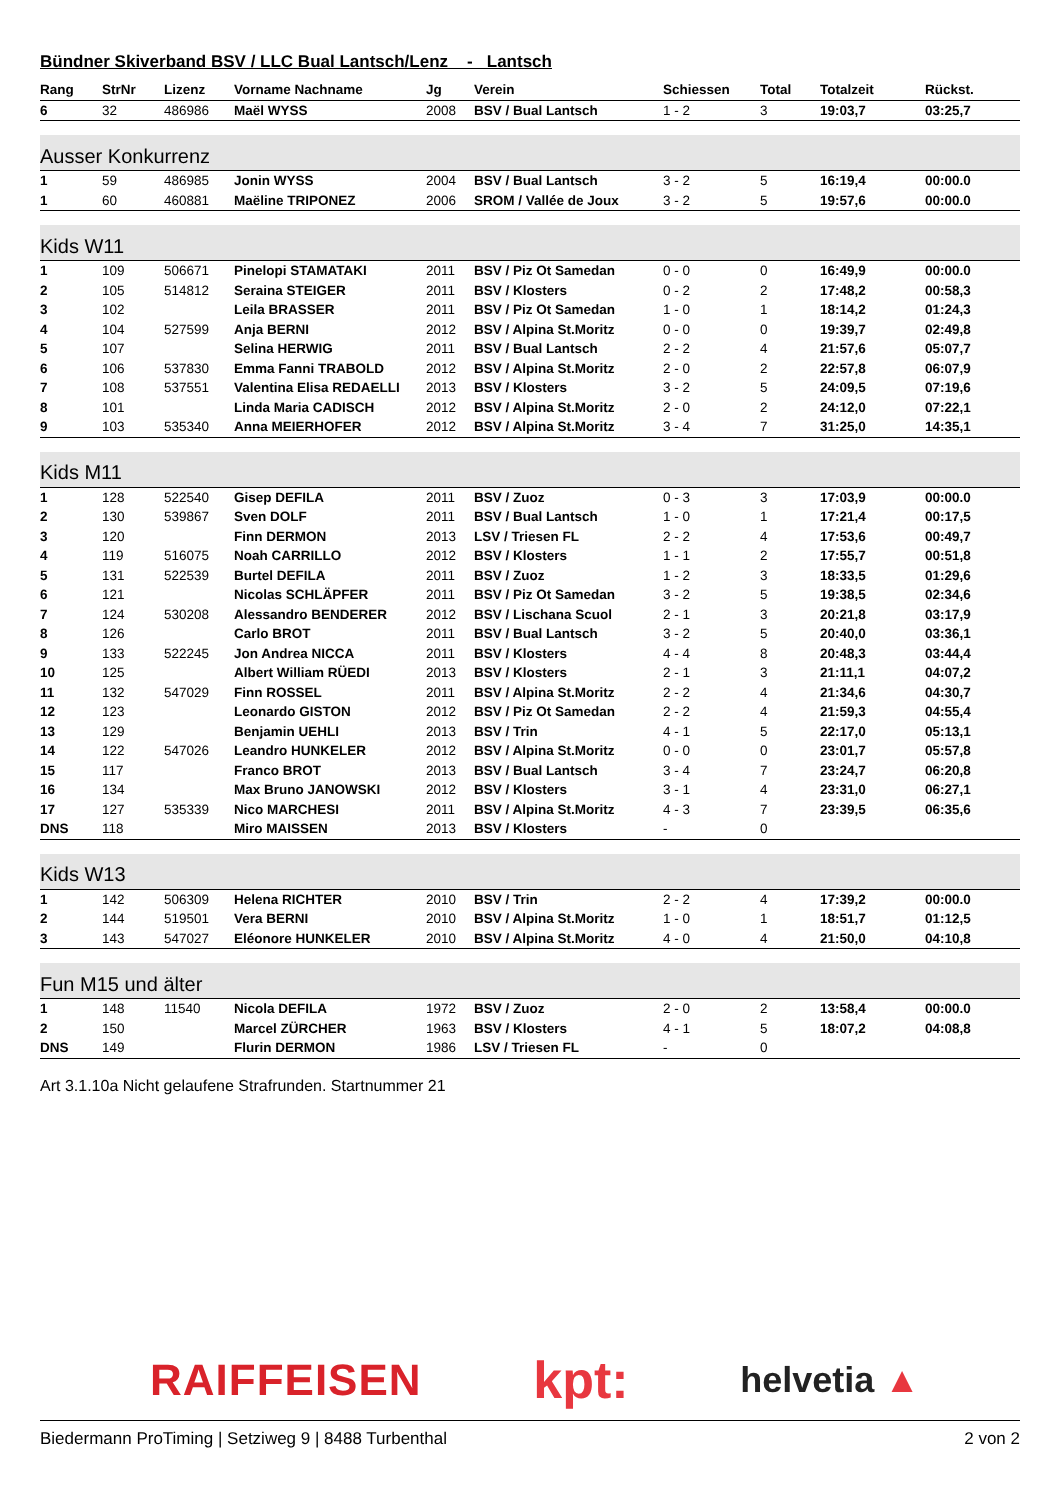Bündner Skiverband BSV / LLC Bual Lantsch/Lenz - Lantsch
| Rang | StrNr | Lizenz | Vorname Nachname | Jg | Verein | Schiessen | Total | Totalzeit | Rückst. |
| --- | --- | --- | --- | --- | --- | --- | --- | --- | --- |
| 6 | 32 | 486986 | Maël WYSS | 2008 | BSV / Bual Lantsch | 1 - 2 | 3 | 19:03,7 | 03:25,7 |
| Ausser Konkurrenz | | | | | | | | | |
| 1 | 59 | 486985 | Jonin WYSS | 2004 | BSV / Bual Lantsch | 3 - 2 | 5 | 16:19,4 | 00:00.0 |
| 1 | 60 | 460881 | Maëline TRIPONEZ | 2006 | SROM / Vallée de Joux | 3 - 2 | 5 | 19:57,6 | 00:00.0 |
| Kids W11 | | | | | | | | | |
| 1 | 109 | 506671 | Pinelopi STAMATAKI | 2011 | BSV / Piz Ot Samedan | 0 - 0 | 0 | 16:49,9 | 00:00.0 |
| 2 | 105 | 514812 | Seraina STEIGER | 2011 | BSV / Klosters | 0 - 2 | 2 | 17:48,2 | 00:58,3 |
| 3 | 102 | | Leila BRASSER | 2011 | BSV / Piz Ot Samedan | 1 - 0 | 1 | 18:14,2 | 01:24,3 |
| 4 | 104 | 527599 | Anja BERNI | 2012 | BSV / Alpina St.Moritz | 0 - 0 | 0 | 19:39,7 | 02:49,8 |
| 5 | 107 | | Selina HERWIG | 2011 | BSV / Bual Lantsch | 2 - 2 | 4 | 21:57,6 | 05:07,7 |
| 6 | 106 | 537830 | Emma Fanni TRABOLD | 2012 | BSV / Alpina St.Moritz | 2 - 0 | 2 | 22:57,8 | 06:07,9 |
| 7 | 108 | 537551 | Valentina Elisa REDAELLI | 2013 | BSV / Klosters | 3 - 2 | 5 | 24:09,5 | 07:19,6 |
| 8 | 101 | | Linda Maria CADISCH | 2012 | BSV / Alpina St.Moritz | 2 - 0 | 2 | 24:12,0 | 07:22,1 |
| 9 | 103 | 535340 | Anna MEIERHOFER | 2012 | BSV / Alpina St.Moritz | 3 - 4 | 7 | 31:25,0 | 14:35,1 |
| Kids M11 | | | | | | | | | |
| 1 | 128 | 522540 | Gisep DEFILA | 2011 | BSV / Zuoz | 0 - 3 | 3 | 17:03,9 | 00:00.0 |
| 2 | 130 | 539867 | Sven DOLF | 2011 | BSV / Bual Lantsch | 1 - 0 | 1 | 17:21,4 | 00:17,5 |
| 3 | 120 | | Finn DERMON | 2013 | LSV / Triesen FL | 2 - 2 | 4 | 17:53,6 | 00:49,7 |
| 4 | 119 | 516075 | Noah CARRILLO | 2012 | BSV / Klosters | 1 - 1 | 2 | 17:55,7 | 00:51,8 |
| 5 | 131 | 522539 | Burtel DEFILA | 2011 | BSV / Zuoz | 1 - 2 | 3 | 18:33,5 | 01:29,6 |
| 6 | 121 | | Nicolas SCHLÄPFER | 2011 | BSV / Piz Ot Samedan | 3 - 2 | 5 | 19:38,5 | 02:34,6 |
| 7 | 124 | 530208 | Alessandro BENDERER | 2012 | BSV / Lischana Scuol | 2 - 1 | 3 | 20:21,8 | 03:17,9 |
| 8 | 126 | | Carlo BROT | 2011 | BSV / Bual Lantsch | 3 - 2 | 5 | 20:40,0 | 03:36,1 |
| 9 | 133 | 522245 | Jon Andrea NICCA | 2011 | BSV / Klosters | 4 - 4 | 8 | 20:48,3 | 03:44,4 |
| 10 | 125 | | Albert William RÜEDI | 2013 | BSV / Klosters | 2 - 1 | 3 | 21:11,1 | 04:07,2 |
| 11 | 132 | 547029 | Finn ROSSEL | 2011 | BSV / Alpina St.Moritz | 2 - 2 | 4 | 21:34,6 | 04:30,7 |
| 12 | 123 | | Leonardo GISTON | 2012 | BSV / Piz Ot Samedan | 2 - 2 | 4 | 21:59,3 | 04:55,4 |
| 13 | 129 | | Benjamin UEHLI | 2013 | BSV / Trin | 4 - 1 | 5 | 22:17,0 | 05:13,1 |
| 14 | 122 | 547026 | Leandro HUNKELER | 2012 | BSV / Alpina St.Moritz | 0 - 0 | 0 | 23:01,7 | 05:57,8 |
| 15 | 117 | | Franco BROT | 2013 | BSV / Bual Lantsch | 3 - 4 | 7 | 23:24,7 | 06:20,8 |
| 16 | 134 | | Max Bruno JANOWSKI | 2012 | BSV / Klosters | 3 - 1 | 4 | 23:31,0 | 06:27,1 |
| 17 | 127 | 535339 | Nico MARCHESI | 2011 | BSV / Alpina St.Moritz | 4 - 3 | 7 | 23:39,5 | 06:35,6 |
| DNS | 118 | | Miro MAISSEN | 2013 | BSV / Klosters | - | 0 | | |
| Kids W13 | | | | | | | | | |
| 1 | 142 | 506309 | Helena RICHTER | 2010 | BSV / Trin | 2 - 2 | 4 | 17:39,2 | 00:00.0 |
| 2 | 144 | 519501 | Vera BERNI | 2010 | BSV / Alpina St.Moritz | 1 - 0 | 1 | 18:51,7 | 01:12,5 |
| 3 | 143 | 547027 | Eléonore HUNKELER | 2010 | BSV / Alpina St.Moritz | 4 - 0 | 4 | 21:50,0 | 04:10,8 |
| Fun M15 und älter | | | | | | | | | |
| 1 | 148 | 11540 | Nicola DEFILA | 1972 | BSV / Zuoz | 2 - 0 | 2 | 13:58,4 | 00:00.0 |
| 2 | 150 | | Marcel ZÜRCHER | 1963 | BSV / Klosters | 4 - 1 | 5 | 18:07,2 | 04:08,8 |
| DNS | 149 | | Flurin DERMON | 1986 | LSV / Triesen FL | - | 0 | | |
Art 3.1.10a Nicht gelaufene Strafrunden. Startnummer 21
RAIFFEISEN kpt: helvetia ▲
Biedermann ProTiming | Setziweg 9 | 8488 Turbenthal 2 von 2